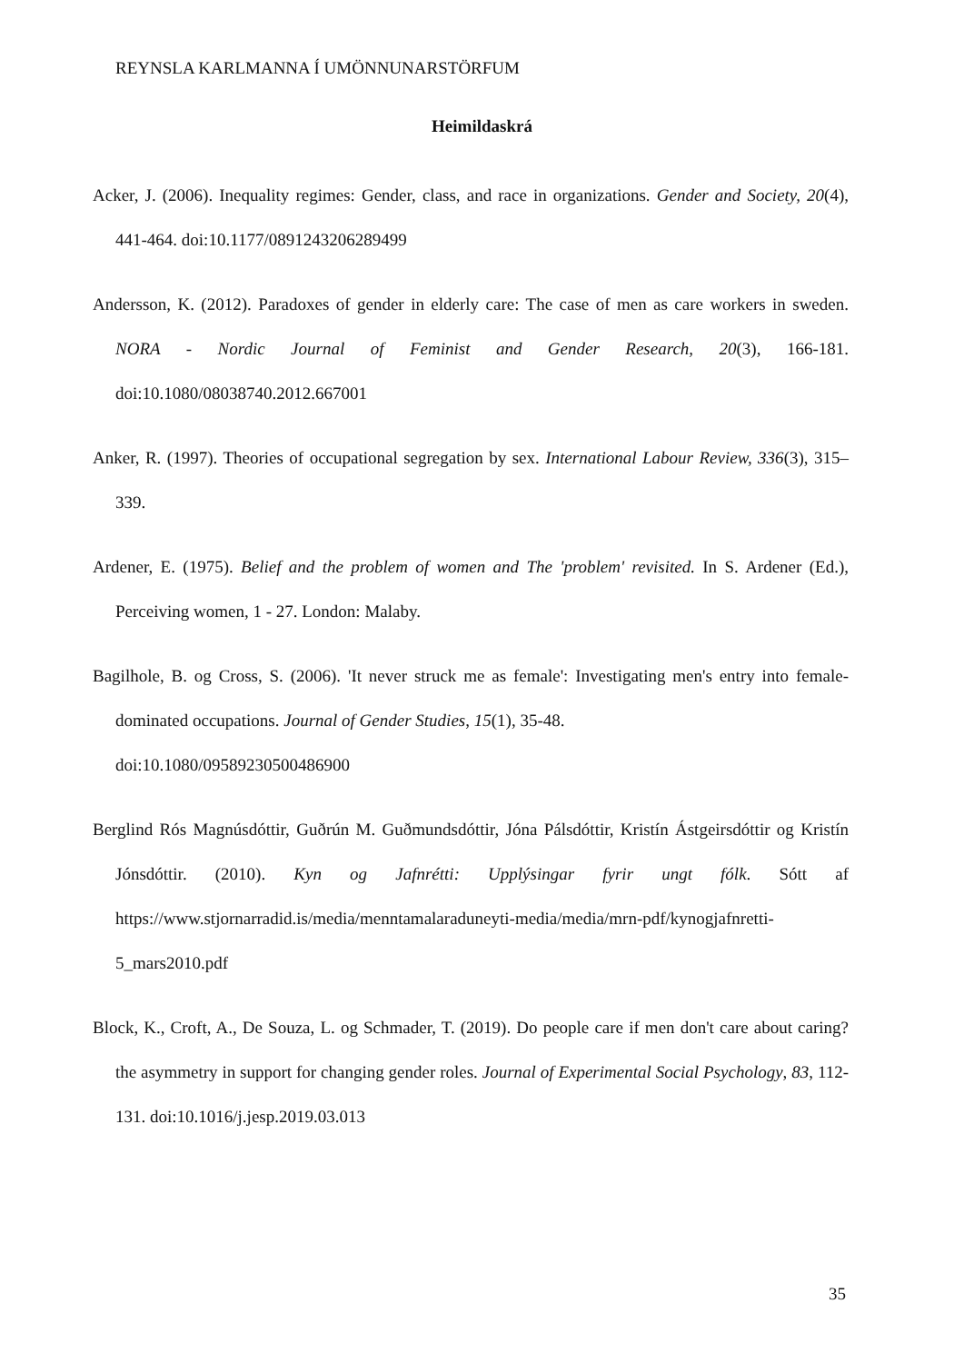REYNSLA KARLMANNA Í UMÖNNUNARSTÖRFUM
Heimildaskrá
Acker, J. (2006). Inequality regimes: Gender, class, and race in organizations. Gender and Society, 20(4), 441-464. doi:10.1177/0891243206289499
Andersson, K. (2012). Paradoxes of gender in elderly care: The case of men as care workers in sweden. NORA - Nordic Journal of Feminist and Gender Research, 20(3), 166-181. doi:10.1080/08038740.2012.667001
Anker, R. (1997). Theories of occupational segregation by sex. International Labour Review, 336(3), 315–339.
Ardener, E. (1975). Belief and the problem of women and The 'problem' revisited. In S. Ardener (Ed.), Perceiving women, 1 - 27. London: Malaby.
Bagilhole, B. og Cross, S. (2006). 'It never struck me as female': Investigating men's entry into female-dominated occupations. Journal of Gender Studies, 15(1), 35-48.
doi:10.1080/09589230500486900
Berglind Rós Magnúsdóttir, Guðrún M. Guðmundsdóttir, Jóna Pálsdóttir, Kristín Ástgeirsdóttir og Kristín Jónsdóttir. (2010). Kyn og Jafnrétti: Upplýsingar fyrir ungt fólk. Sótt af https://www.stjornarradid.is/media/menntamalaraduneyti-media/media/mrn-pdf/kynogjafnretti-5_mars2010.pdf
Block, K., Croft, A., De Souza, L. og Schmader, T. (2019). Do people care if men don't care about caring? the asymmetry in support for changing gender roles. Journal of Experimental Social Psychology, 83, 112-131. doi:10.1016/j.jesp.2019.03.013
35